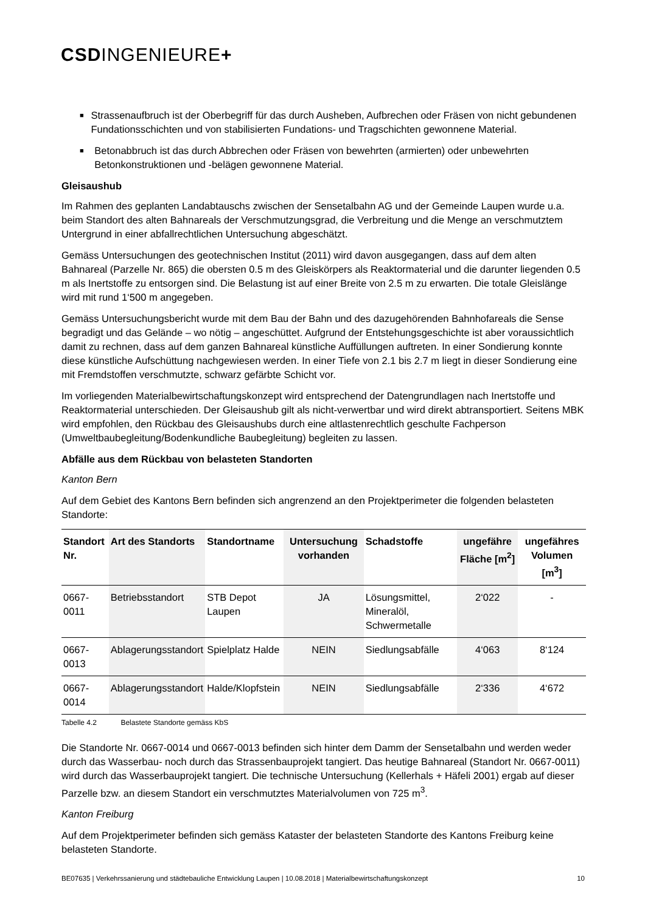CSDINGENIEURE+
■ Strassenaufbruch ist der Oberbegriff für das durch Ausheben, Aufbrechen oder Fräsen von nicht gebundenen Fundationsschichten und von stabilisierten Fundations- und Tragschichten gewonnene Material.
■ Betonabbruch ist das durch Abbrechen oder Fräsen von bewehrten (armierten) oder unbewehrten Betonkonstruktionen und -belägen gewonnene Material.
Gleisaushub
Im Rahmen des geplanten Landabtauschs zwischen der Sensetalbahn AG und der Gemeinde Laupen wurde u.a. beim Standort des alten Bahnareals der Verschmutzungsgrad, die Verbreitung und die Menge an verschmutztem Untergrund in einer abfallrechtlichen Untersuchung abgeschätzt.
Gemäss Untersuchungen des geotechnischen Institut (2011) wird davon ausgegangen, dass auf dem alten Bahnareal (Parzelle Nr. 865) die obersten 0.5 m des Gleiskörpers als Reaktormaterial und die darunter liegenden 0.5 m als Inertstoffe zu entsorgen sind. Die Belastung ist auf einer Breite von 2.5 m zu erwarten. Die totale Gleislänge wird mit rund 1‘500 m angegeben.
Gemäss Untersuchungsbericht wurde mit dem Bau der Bahn und des dazugehörenden Bahnhofareals die Sense begradigt und das Gelände – wo nötig – angeschüttet. Aufgrund der Entstehungsgeschichte ist aber voraussichtlich damit zu rechnen, dass auf dem ganzen Bahnareal künstliche Auffüllungen auftreten. In einer Sondierung konnte diese künstliche Aufschüttung nachgewiesen werden. In einer Tiefe von 2.1 bis 2.7 m liegt in dieser Sondierung eine mit Fremdstoffen verschmutzte, schwarz gefärbte Schicht vor.
Im vorliegenden Materialbewirtschaftungskonzept wird entsprechend der Datengrundlagen nach Inertstoffe und Reaktormaterial unterschieden. Der Gleisaushub gilt als nicht-verwertbar und wird direkt abtransportiert. Seitens MBK wird empfohlen, den Rückbau des Gleisaushubs durch eine altlastenrechtlich geschulte Fachperson (Umweltbaubegleitung/Bodenkundliche Baubegleitung) begleiten zu lassen.
Abfälle aus dem Rückbau von belasteten Standorten
Kanton Bern
Auf dem Gebiet des Kantons Bern befinden sich angrenzend an den Projektperimeter die folgenden belasteten Standorte:
| Standort Nr. | Art des Standorts | Standortname | Untersuchung vorhanden | Schadstoffe | ungefähre Fläche [m<sup>2</sup>] | ungefähres Volumen [m<sup>3</sup>] |
| --- | --- | --- | --- | --- | --- | --- |
| 0667-0011 | Betriebsstandort | STB Depot Laupen | JA | Lösungsmittel, Mineralöl, Schwermetalle | 2‘022 | - |
| 0667-0013 | Ablagerungsstandort | Spielplatz Halde | NEIN | Siedlungsabfälle | 4‘063 | 8‘124 |
| 0667-0014 | Ablagerungsstandort | Halde/Klopfstein | NEIN | Siedlungsabfälle | 2‘336 | 4‘672 |
Tabelle 4.2 Belastete Standorte gemäss KbS
Die Standorte Nr. 0667-0014 und 0667-0013 befinden sich hinter dem Damm der Sensetalbahn und werden weder durch das Wasserbau- noch durch das Strassenbauprojekt tangiert. Das heutige Bahnareal (Standort Nr. 0667-0011) wird durch das Wasserbauprojekt tangiert. Die technische Untersuchung (Kellerhals + Häfeli 2001) ergab auf dieser Parzelle bzw. an diesem Standort ein verschmutztes Materialvolumen von 725 m<sup>3</sup>.
Kanton Freiburg
Auf dem Projektperimeter befinden sich gemäss Kataster der belasteten Standorte des Kantons Freiburg keine belasteten Standorte.
BE07635 | Verkehrssanierung und städtebauliche Entwicklung Laupen | 10.08.2018 | Materialbewirtschaftungskonzept 10